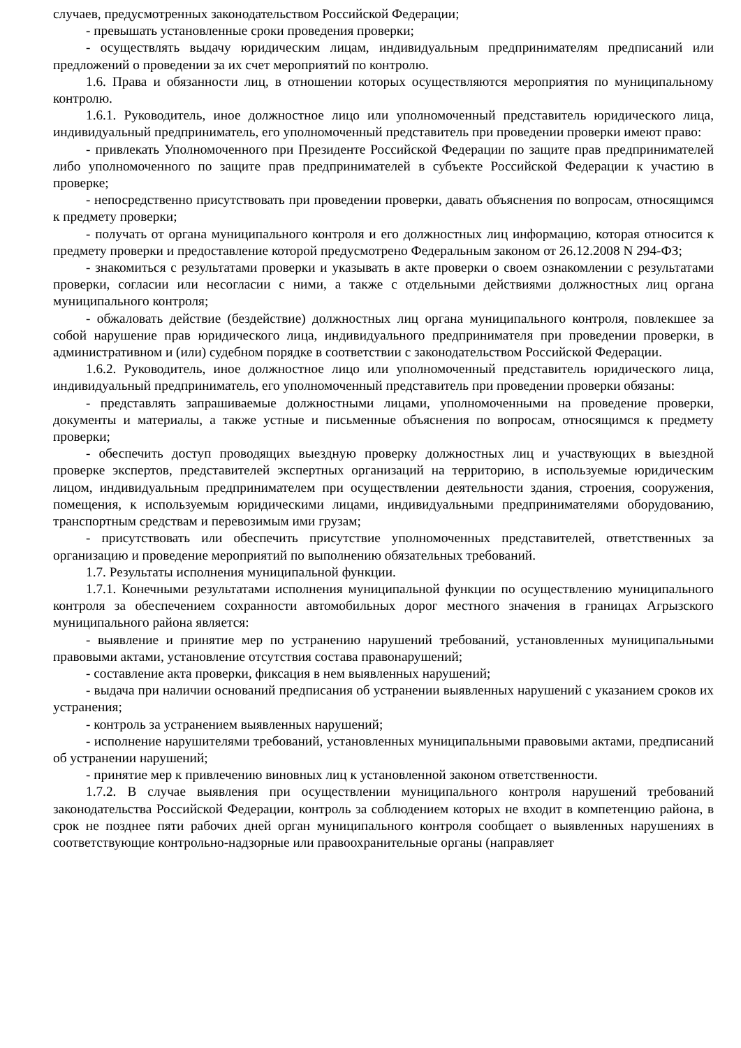случаев, предусмотренных законодательством Российской Федерации;
- превышать установленные сроки проведения проверки;
- осуществлять выдачу юридическим лицам, индивидуальным предпринимателям предписаний или предложений о проведении за их счет мероприятий по контролю.
1.6. Права и обязанности лиц, в отношении которых осуществляются мероприятия по муниципальному контролю.
1.6.1. Руководитель, иное должностное лицо или уполномоченный представитель юридического лица, индивидуальный предприниматель, его уполномоченный представитель при проведении проверки имеют право:
- привлекать Уполномоченного при Президенте Российской Федерации по защите прав предпринимателей либо уполномоченного по защите прав предпринимателей в субъекте Российской Федерации к участию в проверке;
- непосредственно присутствовать при проведении проверки, давать объяснения по вопросам, относящимся к предмету проверки;
- получать от органа муниципального контроля и его должностных лиц информацию, которая относится к предмету проверки и предоставление которой предусмотрено Федеральным законом от 26.12.2008 N 294-ФЗ;
- знакомиться с результатами проверки и указывать в акте проверки о своем ознакомлении с результатами проверки, согласии или несогласии с ними, а также с отдельными действиями должностных лиц органа муниципального контроля;
- обжаловать действие (бездействие) должностных лиц органа муниципального контроля, повлекшее за собой нарушение прав юридического лица, индивидуального предпринимателя при проведении проверки, в административном и (или) судебном порядке в соответствии с законодательством Российской Федерации.
1.6.2. Руководитель, иное должностное лицо или уполномоченный представитель юридического лица, индивидуальный предприниматель, его уполномоченный представитель при проведении проверки обязаны:
- представлять запрашиваемые должностными лицами, уполномоченными на проведение проверки, документы и материалы, а также устные и письменные объяснения по вопросам, относящимся к предмету проверки;
- обеспечить доступ проводящих выездную проверку должностных лиц и участвующих в выездной проверке экспертов, представителей экспертных организаций на территорию, в используемые юридическим лицом, индивидуальным предпринимателем при осуществлении деятельности здания, строения, сооружения, помещения, к используемым юридическими лицами, индивидуальными предпринимателями оборудованию, транспортным средствам и перевозимым ими грузам;
- присутствовать или обеспечить присутствие уполномоченных представителей, ответственных за организацию и проведение мероприятий по выполнению обязательных требований.
1.7. Результаты исполнения муниципальной функции.
1.7.1. Конечными результатами исполнения муниципальной функции по осуществлению муниципального контроля за обеспечением сохранности автомобильных дорог местного значения в границах Агрызского муниципального района является:
- выявление и принятие мер по устранению нарушений требований, установленных муниципальными правовыми актами, установление отсутствия состава правонарушений;
- составление акта проверки, фиксация в нем выявленных нарушений;
- выдача при наличии оснований предписания об устранении выявленных нарушений с указанием сроков их устранения;
- контроль за устранением выявленных нарушений;
- исполнение нарушителями требований, установленных муниципальными правовыми актами, предписаний об устранении нарушений;
- принятие мер к привлечению виновных лиц к установленной законом ответственности.
1.7.2. В случае выявления при осуществлении муниципального контроля нарушений требований законодательства Российской Федерации, контроль за соблюдением которых не входит в компетенцию района, в срок не позднее пяти рабочих дней орган муниципального контроля сообщает о выявленных нарушениях в соответствующие контрольно-надзорные или правоохранительные органы (направляет